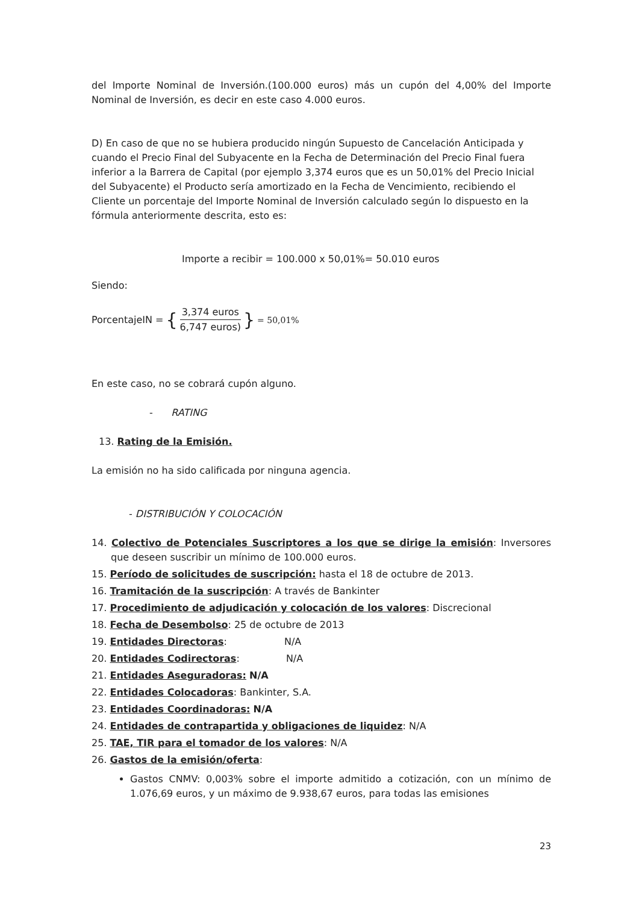del Importe Nominal de Inversión.(100.000 euros) más un cupón del 4,00% del Importe Nominal de Inversión, es decir en este caso 4.000 euros.
D) En caso de que no se hubiera producido ningún Supuesto de Cancelación Anticipada y cuando el Precio Final del Subyacente en la Fecha de Determinación del Precio Final fuera inferior a la Barrera de Capital (por ejemplo 3,374 euros que es un 50,01% del Precio Inicial del Subyacente) el Producto sería amortizado en la Fecha de Vencimiento, recibiendo el Cliente un porcentaje del Importe Nominal de Inversión calculado según lo dispuesto en la fórmula anteriormente descrita, esto es:
Importe a recibir = 100.000 x 50,01%= 50.010 euros
Siendo:
PorcentajeIN = { 3,374 euros 6,747 euros) } = 50,01%
En este caso, no se cobrará cupón alguno.
- RATING
13. Rating de la Emisión.
La emisión no ha sido calificada por ninguna agencia.
- DISTRIBUCIÓN Y COLOCACIÓN
14. Colectivo de Potenciales Suscriptores a los que se dirige la emisión: Inversores que deseen suscribir un mínimo de 100.000 euros.
15. Período de solicitudes de suscripción: hasta el 18 de octubre de 2013.
16. Tramitación de la suscripción: A través de Bankinter
17. Procedimiento de adjudicación y colocación de los valores: Discrecional
18. Fecha de Desembolso: 25 de octubre de 2013
19. Entidades Directoras: N/A
20. Entidades Codirectoras: N/A
21. Entidades Aseguradoras: N/A
22. Entidades Colocadoras: Bankinter, S.A.
23. Entidades Coordinadoras: N/A
24. Entidades de contrapartida y obligaciones de liquidez: N/A
25. TAE, TIR para el tomador de los valores: N/A
26. Gastos de la emisión/oferta:
Gastos CNMV: 0,003% sobre el importe admitido a cotización, con un mínimo de 1.076,69 euros, y un máximo de 9.938,67 euros, para todas las emisiones
23